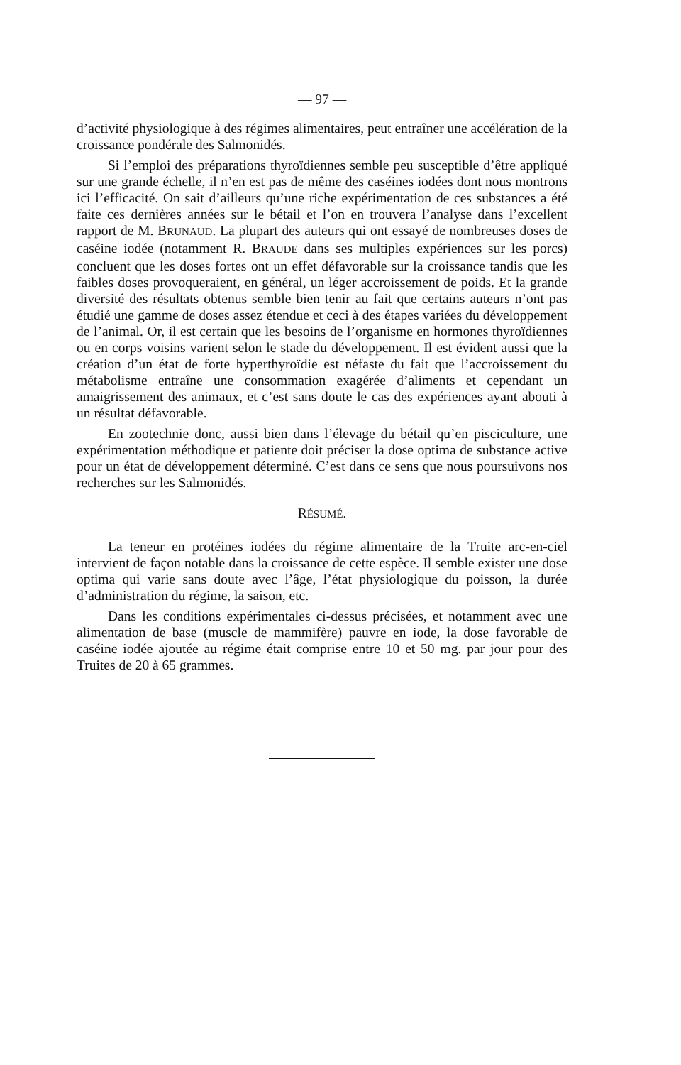— 97 —
d’activité physiologique à des régimes alimentaires, peut entraîner une accélération de la croissance pondérale des Salmonidés.
Si l’emploi des préparations thyroïdiennes semble peu susceptible d’être appliqué sur une grande échelle, il n’en est pas de même des caséines iodées dont nous montrons ici l’efficacité. On sait d’ailleurs qu’une riche expérimentation de ces substances a été faite ces dernières années sur le bétail et l’on en trouvera l’analyse dans l’excellent rapport de M. BRUNAUD. La plupart des auteurs qui ont essayé de nombreuses doses de caséine iodée (notamment R. BRAUDE dans ses multiples expériences sur les porcs) concluent que les doses fortes ont un effet défavorable sur la croissance tandis que les faibles doses provoqueraient, en général, un léger accroissement de poids. Et la grande diversité des résultats obtenus semble bien tenir au fait que certains auteurs n’ont pas étudié une gamme de doses assez étendue et ceci à des étapes variées du développement de l’animal. Or, il est certain que les besoins de l’organisme en hormones thyroïdiennes ou en corps voisins varient selon le stade du développement. Il est évident aussi que la création d’un état de forte hyperthyroïdie est néfaste du fait que l’accroissement du métabolisme entraîne une consommation exagérée d’aliments et cependant un amaigrissement des animaux, et c’est sans doute le cas des expériences ayant abouti à un résultat défavorable.
En zootechnie donc, aussi bien dans l’élevage du bétail qu’en pisciculture, une expérimentation méthodique et patiente doit préciser la dose optima de substance active pour un état de développement déterminé. C’est dans ce sens que nous poursuivons nos recherches sur les Salmonidés.
RÉSUMÉ.
La teneur en protéines iodées du régime alimentaire de la Truite arc-en-ciel intervient de façon notable dans la croissance de cette espèce. Il semble exister une dose optima qui varie sans doute avec l’âge, l’état physiologique du poisson, la durée d’administration du régime, la saison, etc.
Dans les conditions expérimentales ci-dessus précisées, et notamment avec une alimentation de base (muscle de mammifère) pauvre en iode, la dose favorable de caséine iodée ajoutée au régime était comprise entre 10 et 50 mg. par jour pour des Truites de 20 à 65 grammes.